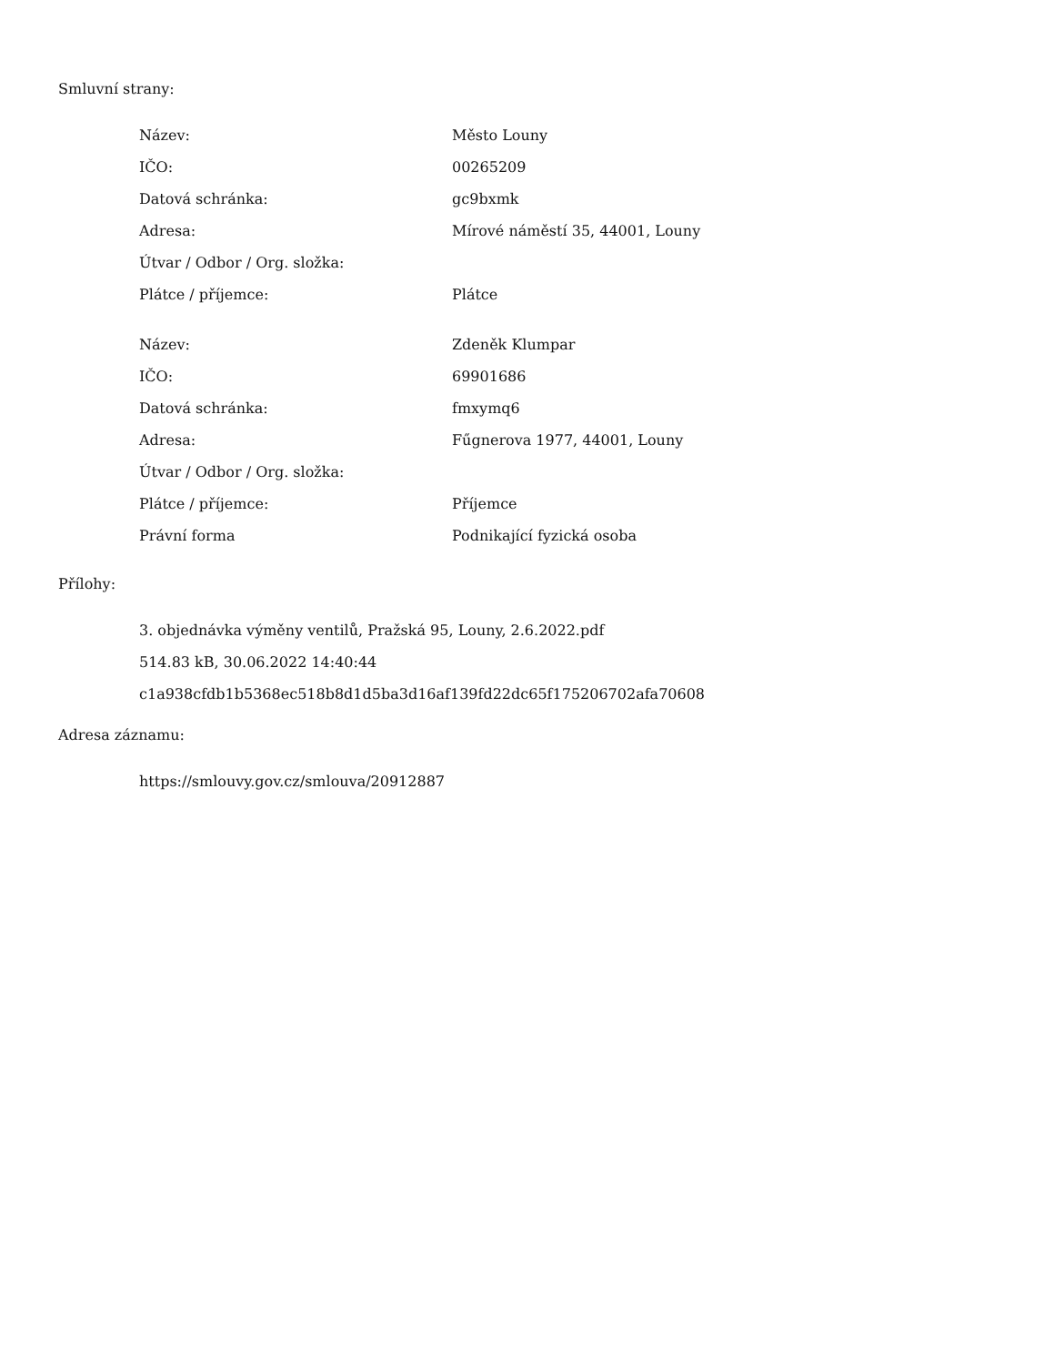Smluvní strany:
| Název: | Město Louny |
| IČO: | 00265209 |
| Datová schránka: | gc9bxmk |
| Adresa: | Mírové náměstí 35, 44001, Louny |
| Útvar / Odbor / Org. složka: | |
| Plátce / příjemce: | Plátce |
| Název: | Zdeněk Klumpar |
| IČO: | 69901686 |
| Datová schránka: | fmxymq6 |
| Adresa: | Fűgnerova 1977, 44001, Louny |
| Útvar / Odbor / Org. složka: | |
| Plátce / příjemce: | Příjemce |
| Právní forma | Podnikající fyzická osoba |
Přílohy:
3. objednávka výměny ventilů, Pražská 95, Louny, 2.6.2022.pdf
514.83 kB, 30.06.2022 14:40:44
c1a938cfdb1b5368ec518b8d1d5ba3d16af139fd22dc65f175206702afa70608
Adresa záznamu:
https://smlouvy.gov.cz/smlouva/20912887